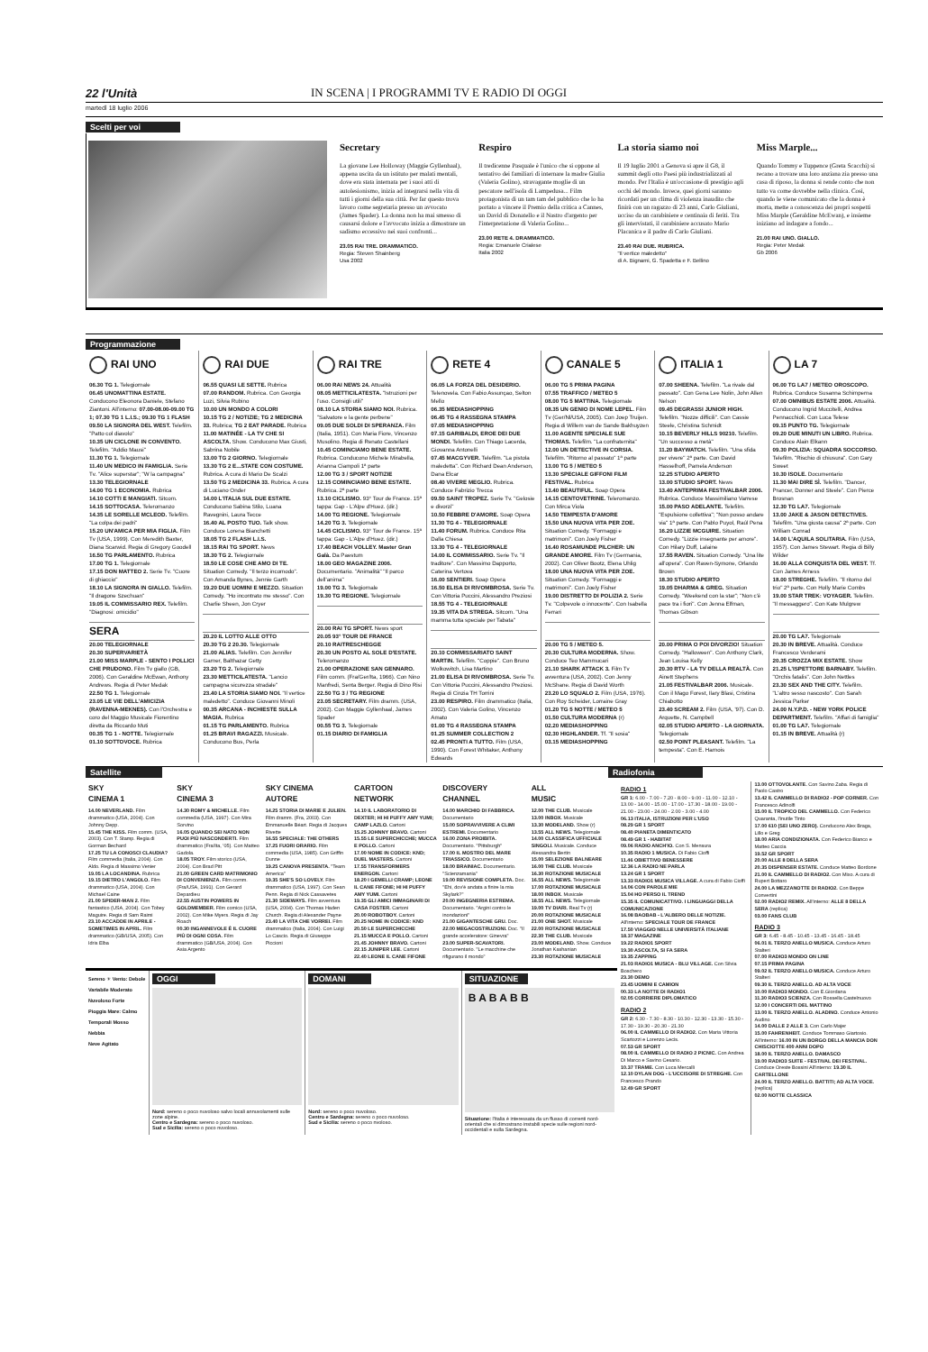22 l'Unità
IN SCENA | I PROGRAMMI TV E RADIO DI OGGI
martedì 18 luglio 2006
Scelti per voi
Secretary
La giovane Lee Holloway (Maggie Gyllenhaal), appena uscita da un istituto per malati mentali, dove era stata internata per i suoi atti di autolesionismo, inizia ad integrarsi nella vita di tutti i giorni della sua città. Per far questo trova lavoro come segretaria presso un avvocato (James Spader). La donna non ha mai smesso di causarsi dolore e l'avvocato inizia a dimostrare un sadismo eccessivo nei suoi confronti...
23.05 RAI TRE. DRAMMATICO.
Regia: Steven Shainberg
Usa 2002
Respiro
Il tredicenne Pasquale è l'unico che si oppone al tentativo dei familiari di internare la madre Giulia (Valeria Golino), stravagante moglie di un pescatore nell'isola di Lampedusa... Film protagonista di un tam tam del pubblico che lo ha portato a vincere il Premio della critica a Cannes, un David di Donatello e il Nastro d'argento per l'interpretazione di Valeria Golino...
23.00 RETE 4. DRAMMATICO.
Regia: Emanuele Crialese
Italia 2002
La storia siamo noi
Il 19 luglio 2001 a Genova si apre il G8, il summit degli otto Paesi più industrializzati al mondo. Per l'Italia è un'occasione di prestigio agli occhi del mondo. Invece, quei giorni saranno ricordati per un clima di violenza inaudito che finirà con un ragazzo di 23 anni, Carlo Giuliani, ucciso da un carabiniere e centinaia di feriti. Tra gli intervistati, il carabiniere accusato Mario Placanica e il padre di Carlo Giuliani.
23.40 RAI DUE. RUBRICA.
"Il vertice maledetto"
di A. Bignami, G. Spadetta e F. Bellino
Miss Marple...
Quando Tommy e Tuppence (Greta Scacchi) si recano a trovare una loro anziana zia presso una casa di riposo, la donna si rende conto che non tutto va come dovrebbe nella clinica. Così, quando le viene comunicato che la donna è morta, mette a conoscenza dei propri sospetti Miss Marple (Geraldine McEwan), e insieme iniziano ad indagare a fondo...
21.00 RAI UNO. GIALLO.
Regia: Peter Medak
Gb 2006
Programmazione
RAI UNO
06.30 TG 1. Telegiornale
06.45 UNOMATTINA ESTATE. Conducono Eleonora Daniele, Stefano Ziantoni. All'interno: 07.00-08.00-09.00 TG 1; 07.30 TG 1 L.I.S.; 09.30 TG 1 FLASH
09.50 LA SIGNORA DEL WEST. Telefilm. "Patto col diavolo"
10.35 UN CICLONE IN CONVENTO. Telefilm. "Addio Mausi"
11.30 TG 1. Telegiornale
11.40 UN MEDICO IN FAMIGLIA. Serie Tv. "Alice superstar"; "W la campagna"
13.30 TELEGIORNALE
14.00 TG 1 ECONOMIA. Rubrica
14.10 COTTI E MANGIATI. Sitcom.
14.15 SOTTOCASA. Teleromanzo
14.35 LE SORELLE MCLEOD. Telefilm. "La colpa dei padri"
15.20 UN'AMICA PER MIA FIGLIA. Film Tv (USA, 1999). Con Meredith Baxter, Diana Scarwid. Regia di Gregory Goodell
16.50 TG PARLAMENTO. Rubrica
17.00 TG 1. Telegiornale
17.15 DON MATTEO 2. Serie Tv. "Cuore di ghiaccio"
18.10 LA SIGNORA IN GIALLO. Telefilm. "Il dragone Szechuan"
19.05 IL COMMISSARIO REX. Telefilm. "Diagnosi: omicidio"
SERA
20.00 TELEGIORNALE
20.30 SUPERVARIETÀ
21.00 MISS MARPLE - SENTO I POLLICI CHE PRUDONO. Film Tv giallo (GB, 2006). Con Geraldine McEwan, Anthony Andrews. Regia di Peter Medak
22.50 TG 1. Telegiornale
23.05 LE VIE DELL'AMICIZIA (RAVENNA-MEKNES). Con l'Orchestra e coro del Maggio Musicale Fiorentino diretta da Riccardo Muti
00.35 TG 1 - NOTTE. Telegiornale
01.10 SOTTOVOCE. Rubrica
RAI DUE
06.55 QUASI LE SETTE. Rubrica
07.00 RANDOM. Rubrica. Con Georgia Luzi, Silvia Rubino
10.00 UN MONDO A COLORI
10.15 TG 2 / NOTIZIE; TG 2 MEDICINA 33. Rubrica; TG 2 EAT PARADE. Rubrica
11.00 MATINÉE - LA TV CHE SI ASCOLTA. Show. Conducono Max Giusti, Sabrina Nobile
13.00 TG 2 GIORNO. Telegiornale
13.30 TG 2 E...STATE CON COSTUME. Rubrica. A cura di Mario De Scalzi
13.50 TG 2 MEDICINA 33. Rubrica. A cura di Luciano Onder
14.00 L'ITALIA SUL DUE ESTATE. Conducono Sabina Stilo, Luana Ravegnini, Laura Tecce
16.40 AL POSTO TUO. Talk show. Conduce Lorena Bianchetti
18.05 TG 2 FLASH L.I.S.
18.15 RAI TG SPORT. News
18.30 TG 2. Telegiornale
18.50 LE COSE CHE AMO DI TE. Situation Comedy. "Il terzo incomodo". Con Amanda Bynes, Jennie Garth
19.20 DUE UOMINI E MEZZO. Situation Comedy. "Ho incontrato me stesso". Con Charlie Sheen, Jon Cryer
20.20 IL LOTTO ALLE OTTO
20.30 TG 2 20.30. Telegiornale
21.00 ALIAS. Telefilm. Con Jennifer Garner, Balthazar Getty
23.20 TG 2. Telegiornale
23.30 METTICILATESTA. "Lancio campagna sicurezza stradale"
23.40 LA STORIA SIAMO NOI. "Il vertice maledetto". Conduce Giovanni Minoli
00.35 ARCANA - INCHIESTE SULLA MAGIA. Rubrica
01.15 TG PARLAMENTO. Rubrica
01.25 BRAVI RAGAZZI. Musicale. Conducono Bus, Perla
RAI TRE
06.00 RAI NEWS 24. Attualità
08.05 METTICILATESTA. "Istruzioni per l'uso. Consigli utili"
08.10 LA STORIA SIAMO NOI. Rubrica. "Salvatore e la gente perbene"
09.05 DUE SOLDI DI SPERANZA. Film (Italia, 1951). Con Maria Fiore, Vincenzo Musolino. Regia di Renato Castellani
10.45 COMINCIAMO BENE ESTATE. Rubrica. Conducono Michele Mirabella, Arianna Ciampoli 1ª parte
12.00 TG 3 / SPORT NOTIZIE
12.15 COMINCIAMO BENE ESTATE. Rubrica. 2ª parte
13.10 CICLISMO. 93° Tour de France. 15ª tappa: Gap - L'Alpe d'Huez. (dir.)
14.00 TG REGIONE. Telegiornale
14.20 TG 3. Telegiornale
14.45 CICLISMO. 93° Tour de France. 15ª tappa: Gap - L'Alpe d'Huez. (dir.)
17.40 BEACH VOLLEY. Master Gran Galà. Da Paestum
18.00 GEO MAGAZINE 2006. Documentario. "Animalità" "Il parco dell'anima"
19.00 TG 3. Telegiornale
19.30 TG REGIONE. Telegiornale
20.00 RAI TG SPORT. News sport
20.05 93° TOUR DE FRANCE
20.10 RAITRESCHEGGE
20.30 UN POSTO AL SOLE D'ESTATE. Teleromanzo
21.00 OPERAZIONE SAN GENNARO. Film comm. (Fra/Ger/Ita, 1966). Con Nino Manfredi, Senta Berger. Regia di Dino Risi
22.50 TG 3 / TG REGIONE
23.05 SECRETARY. Film dramm. (USA, 2002). Con Maggie Gyllenhaal, James Spader
00.55 TG 3. Telegiornale
01.15 DIARIO DI FAMIGLIA
RETE 4
06.05 LA FORZA DEL DESIDERIO. Telenovela. Con Fabio Assunçao, Selton Mello
06.35 MEDIASHOPPING
06.45 TG 4 RASSEGNA STAMPA
07.05 MEDIASHOPPING
07.15 GARIBALDI, EROE DEI DUE MONDI. Telefilm. Con Thiago Lacerda, Giovanna Antonelli
07.45 MACGYVER. Telefilm. "La pistola maledetta". Con Richard Dean Anderson, Dana Elcar
08.40 VIVERE MEGLIO. Rubrica. Conduce Fabrizio Trecca
09.50 SAINT TROPEZ. Serie Tv. "Gelosie e divorzi"
10.50 FEBBRE D'AMORE. Soap Opera
11.30 TG 4 - TELEGIORNALE
11.40 FORUM. Rubrica. Conduce Rita Dalla Chiesa
13.30 TG 4 - TELEGIORNALE
14.00 IL COMMISSARIO. Serie Tv. "Il traditore". Con Massimo Dapporto, Caterina Vertova
16.00 SENTIERI. Soap Opera
16.50 ELISA DI RIVOMBROSA. Serie Tv. Con Vittoria Puccini, Alessandro Preziosi
18.55 TG 4 - TELEGIORNALE
19.35 VITA DA STREGA. Sitcom. "Una mamma tutta speciale per Tabata"
20.10 COMMISSARIATO SAINT MARTIN. Telefilm. "Coppie". Con Bruno Wolkowitch, Lisa Martino
21.00 ELISA DI RIVOMBROSA. Serie Tv. Con Vittoria Puccini, Alessandro Preziosi. Regia di Cinzia TH Torrini
23.00 RESPIRO. Film drammatico (Italia, 2002). Con Valeria Golino, Vincenzo Amato
01.00 TG 4 RASSEGNA STAMPA
01.25 SUMMER COLLECTION 2
02.45 PRONTI A TUTTO. Film (USA, 1990). Con Forest Whitaker, Anthony Edwards
CANALE 5
06.00 TG 5 PRIMA PAGINA
07.55 TRAFFICO / METEO 5
08.00 TG 5 MATTINA. Telegiornale
08.35 UN GENIO DI NOME LEPEL. Film Tv (Ger/Nl/USA, 2005). Con Joep Truijen. Regia di Willem van de Sande Bakhuyzen
11.00 AGENTE SPECIALE SUE THOMAS. Telefilm. "La confraternita"
12.00 UN DETECTIVE IN CORSIA. Telefilm. "Ritorno al passato" 1ª parte
13.00 TG 5 / METEO 5
13.30 SPECIALE GIFFONI FILM FESTIVAL. Rubrica
13.40 BEAUTIFUL. Soap Opera
14.15 CENTOVETRINE. Teleromanzo. Con Mirca Viola
14.50 TEMPESTA D'AMORE
15.50 UNA NUOVA VITA PER ZOE. Situation Comedy. "Formaggi e matrimoni". Con Joely Fisher
16.40 ROSAMUNDE PILCHER: UN GRANDE AMORE. Film Tv (Germania, 2002). Con Oliver Bootz, Elena Uhlig
18.00 UNA NUOVA VITA PER ZOE. Situation Comedy. "Formaggi e matrimoni". Con Joely Fisher
19.00 DISTRETTO DI POLIZIA 2. Serie Tv. "Colpevole o innocente". Con Isabella Ferrari
20.00 TG 5 / METEO 5.
20.30 CULTURA MODERNA. Show. Conduce Teo Mammucari
21.10 SHARK ATTACK 3. Film Tv avventura (USA, 2002). Con Jenny McShane. Regia di David Worth
23.20 LO SQUALO 2. Film (USA, 1976). Con Roy Scheider, Lorraine Gray
01.20 TG 5 NOTTE / METEO 5
01.50 CULTURA MODERNA (r)
02.20 MEDIASHOPPING
02.30 HIGHLANDER. Tf. "Il sosia"
03.15 MEDIASHOPPING
ITALIA 1
07.00 SHEENA. Telefilm. "La rivale dal passato". Con Gena Lee Nolin, John Allen Nelson
09.45 DEGRASSI JUNIOR HIGH. Telefilm. "Nozze difficili". Con Cassie Steele, Christina Schmidt
10.15 BEVERLY HILLS 90210. Telefilm. "Un successo a metà"
11.20 BAYWATCH. Telefilm. "Una sfida per vivere" 2ª parte. Con David Hasselhoff, Pamela Anderson
12.25 STUDIO APERTO
13.00 STUDIO SPORT. News
13.40 ANTEPRIMA FESTIVALBAR 2006. Rubrica. Conduce Massimiliano Varrese
15.00 PASO ADELANTE. Telefilm. "Espulsione collettiva"; "Non posso andare via" 1ª parte. Con Pablo Puyol, Raúl Pena
16.20 LIZZIE MCGUIRE. Situation Comedy. "Lizzie insegnante per amore". Con Hilary Duff, Lalaine
17.55 RAVEN. Situation Comedy. "Una lite all'opera". Con Raven-Symone, Orlando Brown
18.30 STUDIO APERTO
19.05 DHARMA & GREG. Situation Comedy. "Weekend con la star"; "Non c'è pace tra i fiori". Con Jenna Elfman, Thomas Gibson
20.00 PRIMA O POI DIVORZIO! Situation Comedy. "Halloween". Con Anthony Clark, Jean Louisa Kelly
20.30 RTV - LA TV DELLA REALTÀ. Con Ainett Stephens
21.05 FESTIVALBAR 2006. Musicale. Con il Mago Forest, Ilary Blasi, Cristina Chiabotto
23.40 SCREAM 2. Film (USA, '97). Con D. Arquette, N. Campbell
02.05 STUDIO APERTO - LA GIORNATA. Telegiornale
02.50 POINT PLEASANT. Telefilm. "La tempesta". Con E. Harnois
LA 7
06.00 TG LA7 / METEO OROSCOPO. Rubrica. Conduce Susanna Schimperna
07.00 OMNIBUS ESTATE 2006. Attualità. Conducono Ingrid Muccitelli, Andrea Pennacchioli. Con Luca Telese
09.15 PUNTO TG. Telegiornale
09.20 DUE MINUTI UN LIBRO. Rubrica. Conduce Alain Elkann
09.30 POLIZIA: SQUADRA SOCCORSO. Telefilm. "Rischio di chiusura". Con Gary Sweet
10.30 ISOLE. Documentario
11.30 MAI DIRE SÌ. Telefilm. "Dancer, Prancer, Donner and Steele". Con Pierce Brosnan
12.30 TG LA7. Telegiornale
13.00 JAKE & JASON DETECTIVES. Telefilm. "Una giusta causa" 2ª parte. Con William Conrad
14.00 L'AQUILA SOLITARIA. Film (USA, 1957). Con James Stewart. Regia di Billy Wilder
16.00 ALLA CONQUISTA DEL WEST. Tf. Con James Arness
18.00 STREGHE. Telefilm. "Il ritorno del trio" 2ª parte. Con Holly Marie Combs
19.00 STAR TREK: VOYAGER. Telefilm. "Il messaggero". Con Kate Mulgrew
20.00 TG LA7. Telegiornale
20.30 IN BREVE. Attualità. Conduce Francesco Verderami
20.35 CROZZA MIX ESTATE. Show
21.25 L'ISPETTORE BARNABY. Telefilm. "Orchis fatalis". Con John Nettles
23.30 SEX AND THE CITY. Telefilm. "L'altro sesso nascosto". Con Sarah Jessica Parker
24.00 N.Y.P.D. - NEW YORK POLICE DEPARTMENT. Telefilm. "Affari di famiglia"
01.00 TG LA7. Telegiornale
01.15 IN BREVE. Attualità (r)
Satellite Radiofonia
SKY
CINEMA 1
14.00 NEVERLAND. Film drammatico (USA, 2004). Con Johnny Depp.
15.45 THE KISS. Film comm. (USA, 2003). Con T. Stamp. Regia di Gorman Bechard
17.25 TU LA CONOSCI CLAUDIA? Film commedia (Italia, 2004). Con Aldo. Regia di Massimo Venier
19.05 LA LOCANDINA. Rubrica
19.15 DIETRO L'ANGOLO. Film drammatico (USA, 2004). Con Michael Caine
21.00 SPIDER-MAN 2. Film fantastico (USA, 2004). Con Tobey Maguire. Regia di Sam Raimi
23.10 ACCADDE IN APRILE - SOMETIMES IN APRIL. Film drammatico (GB/USA, 2005). Con Idris Elba
SKY
CINEMA 3
14.30 ROMY & MICHELLE. Film commedia (USA, 1997). Con Mira Sorvino
16.05 QUANDO SEI NATO NON PUOI PIÙ NASCONDERTI. Film drammatico (Fra/Ita, '05). Con Matteo Gadola.
18.05 TROY. Film storico (USA, 2004). Con Brad Pitt
21.00 GREEN CARD MATRIMONIO DI CONVENIENZA. Film comm. (Fra/USA, 1991). Con Gerard Depardieu
22.55 AUSTIN POWERS IN GOLDMEMBER. Film comico (USA, 2002). Con Mike Myers. Regia di Jay Roach
00.30 INGANNEVOLE È IL CUORE PIÙ DI OGNI COSA. Film drammatico (GB/USA, 2004). Con Asia Argento
SKY CINEMA
AUTORE
14.25 STORIA DI MARIE E JULIEN. Film dramm. (Fra, 2003). Con Emmanuelle Béart. Regia di Jacques Rivette
16.55 SPECIALE: THE OTHERS
17.25 FUORI ORARIO. Film commedia (USA, 1985). Con Griffin Dunne
19.25 CANOVA PRESENTA. "Team America"
19.35 SHE'S SO LOVELY. Film drammatico (USA, 1997). Con Sean Penn. Regia di Nick Cassavetes
21.30 SIDEWAYS. Film avventura (USA, 2004). Con Thomas Haden Church. Regia di Alexander Payne
23.40 LA VITA CHE VORREI. Film drammatico (Italia, 2004). Con Luigi Lo Cascio. Regia di Giuseppe Piccioni
CARTOON
NETWORK
14.10 IL LABORATORIO DI DEXTER; HI HI PUFFY AMY YUMI; CAMP LAZLO. Cartoni
15.25 JOHNNY BRAVO. Cartoni
15.55 LE SUPERCHICCHE; MUCCA E POLLO. Cartoni
17.00 NOME IN CODICE: KND; DUEL MASTERS. Cartoni
17.55 TRANSFORMERS ENERGON. Cartoni
18.20 I GEMELLI CRAMP; LEONE IL CANE FIFONE; HI HI PUFFY AMY YUMI. Cartoni
19.35 GLI AMICI IMMAGINARI DI CASA FOSTER. Cartoni
20.00 ROBOTBOY. Cartoni
20.25 NOME IN CODICE: KND
20.50 LE SUPERCHICCHE
21.15 MUCCA E POLLO. Cartoni
21.45 JOHNNY BRAVO. Cartoni
22.15 JUNIPER LEE. Cartoni
22.40 LEONE IL CANE FIFONE
DISCOVERY
CHANNEL
14.00 MARCHIO DI FABBRICA. Documentario
15.00 SOPRAVVIVERE A CLIMI ESTREMI. Documentario
16.00 ZONA PROIBITA. Documentario. "Pittsburgh"
17.00 IL MOSTRO DEL MARE TRIASSICO. Documentario
18.00 BRAINIAC. Documentario. "Scienzamania"
19.00 REVISIONE COMPLETA. Doc. "Ehi, dov'è andata a finire la mia Skylark?"
20.00 INGEGNERIA ESTREMA. Documentario. "Argini contro le inondazioni"
21.00 GIGANTESCHE GRU. Doc.
22.00 MEGACOSTRUZIONI. Doc. "Il grande acceleratore: Ginevra"
23.00 SUPER-SCAVATORI. Documentario. "Le macchine che rifigurano il mondo"
ALL
MUSIC
12.00 THE CLUB. Musicale
13.00 INBOX. Musicale
13.30 MODELAND. Show (r)
13.55 ALL NEWS. Telegiornale
14.00 CLASSIFICA UFFICIALE SINGOLI. Musicale. Conduce Alessandra Bertin
15.00 SELEZIONE BALNEARE
16.00 THE CLUB. Musicale
16.30 ROTAZIONE MUSICALE
16.55 ALL NEWS. Telegiornale
17.00 ROTAZIONE MUSICALE
18.00 INBOX. Musicale
18.55 ALL NEWS. Telegiornale
19.00 TV DIARI. Real Tv (r)
20.00 ROTAZIONE MUSICALE
21.00 ONE SHOT. Musicale
22.00 ROTAZIONE MUSICALE
22.30 THE CLUB. Musicale
23.00 MODELAND. Show. Conduce Jonathan Kashanian
23.30 ROTAZIONE MUSICALE
Sereno ☀ Vento: Debole
Variabile Moderato
Nuvoloso Forte
Pioggia Mare: Calmo
Temporali Mosso
Nebbia
Neve Agitato
OGGI
Nord: sereno o poco nuvoloso salvo locali annuvolamenti sulle zone alpine.
Centro e Sardegna: sereno o poco nuvoloso.
Sud e Sicilia: sereno o poco nuvoloso.
DOMANI
Nord: sereno o poco nuvoloso.
Centro e Sardegna: sereno o poco nuvoloso.
Sud e Sicilia: sereno o poco nvoloso.
SITUAZIONE
B A B A B B
Situazione: l'Italia è interessata da un flusso di correnti nord-orientali che si dimostrano instabili specie sulle regioni nord-occidentali e sulla Sardegna.
RADIO 1
GR 1: 6.00 - 7.00 - 7.20 - 8.00 - 9.00 - 11.00 - 12.10 - 13.00 - 14.00 - 15.00 - 17.00 - 17.30 - 18.00 - 19.00 - 21.00 - 23.00 - 24.00 - 2.00 - 3.00 - 4.00
06.13 ITALIA, ISTRUZIONI PER L'USO
08.29 GR 1 SPORT
08.40 PIANETA DIMENTICATO
08.49 GR 1 - HABITAT
09.06 RADIO ANCH'IO. Con S. Mensura
10.35 RADIO 1 MUSICA. Di Fabio Cioffi
11.46 OBIETTIVO BENESSERE
12.36 LA RADIO NE PARLA
13.24 GR 1 SPORT
13.33 RADIO1 MUSICA VILLAGE. A cura di Fabio Cioffi
14.06 CON PAROLE MIE
15.04 HO PERSO IL TREND
15.35 IL COMUNICATTIVO. I LINGUAGGI DELLA COMUNICAZIONE
16.08 BAOBAB - L'ALBERO DELLE NOTIZIE. All'interno: SPECIALE TOUR DE FRANCE
17.50 VIAGGIO NELLE UNIVERSITÀ ITALIANE
18.37 MAGAZINE
19.22 RADIO1 SPORT
19.30 ASCOLTA, SI FA SERA
19.35 ZAPPING
21.03 RADIO1 MUSICA - BLU VILLAGE. Con Silvia Boschero
23.30 DEMO
23.45 UOMINI E CAMION
00.33 LA NOTTE DI RADIO1
02.05 CORRIERE DIPLOMATICO
RADIO 2
GR 2: 6.30 - 7.30 - 8.30 - 10.30 - 12.30 - 13.30 - 15.30 - 17.30 - 19.30 - 20.30 - 21.30
06.00 IL CAMMELLO DI RADIO2. Con Maria Vittoria Scartozzi e Lorenzo Lecis.
07.53 GR SPORT
08.00 IL CAMMELLO DI RADIO 2 PICNIC. Con Andrea Di Marco e Savino Cesario.
10.37 TRAME. Con Luca Mercalli
12.10 DYLAN DOG - L'UCCISORE DI STREGHE. Con Francesco Prando
12.49 GR SPORT
13.00 OTTOVOLANTE. Con Savino Zaba. Regia di Paolo Castro
13.42 IL CAMMELLO DI RADIO2 - POP CORNER. Con Francesco Adinolfi
15.00 IL TROPICO DEL CAMMELLO. Con Federico Quaranta, l'inutile Tinto
17.00 610 (SEI UNO ZERO). Conducono Alex Braga, Lillo e Greg
18.00 ARIA CONDIZIONATA. Con Federico Bianco e Matteo Caccia
19.52 GR SPORT
20.00 ALLE 8 DELLA SERA
20.35 DISPENSER ESTATE. Conduce Matteo Bordone
21.00 IL CAMMELLO DI RADIO2. Con Mixo. A cura di Rupert Bottaro
24.00 LA MEZZANOTTE DI RADIO2. Con Beppe Convertini
02.00 RADIO2 REMIX. All'interno: ALLE 8 DELLA SERA (replica)
03.00 FANS CLUB
RADIO 3
GR 3: 6.45 - 8.45 - 10.45 - 13.45 - 16.45 - 18.45
06.01 IL TERZO ANELLO MUSICA. Conduce Arturo Stalteri
07.00 RADIO3 MONDO ON LINE
07.15 PRIMA PAGINA
09.02 IL TERZO ANELLO MUSICA. Conduce Arturo Stalteri
09.30 IL TERZO ANELLO. AD ALTA VOCE
10.00 RADIO3 MONDO. Con E.Giordana
11.30 RADIO3 SCIENZA. Con Rossella Castelnuovo
12.00 I CONCERTI DEL MATTINO
13.00 IL TERZO ANELLO. ALADINO. Conduce Antonio Audino
14.00 DALLE 2 ALLE 3. Con Carlo Majer
15.00 FAHRENHEIT. Conduce Tommaso Giartosio. All'interno: 16.00 IN UN BORGO DELLA MANCIA DON CHISCIOTTE 400 ANNI DOPO
18.00 IL TERZO ANELLO. DAMASCO
19.00 RADIO3 SUITE - FESTIVAL DEI FESTIVAL. Conduce Oreste Bossini All'interno: 19.30 IL CARTELLONE
24.00 IL TERZO ANELLO. BATTITI; AD ALTA VOCE. (replica)
02.00 NOTTE CLASSICA